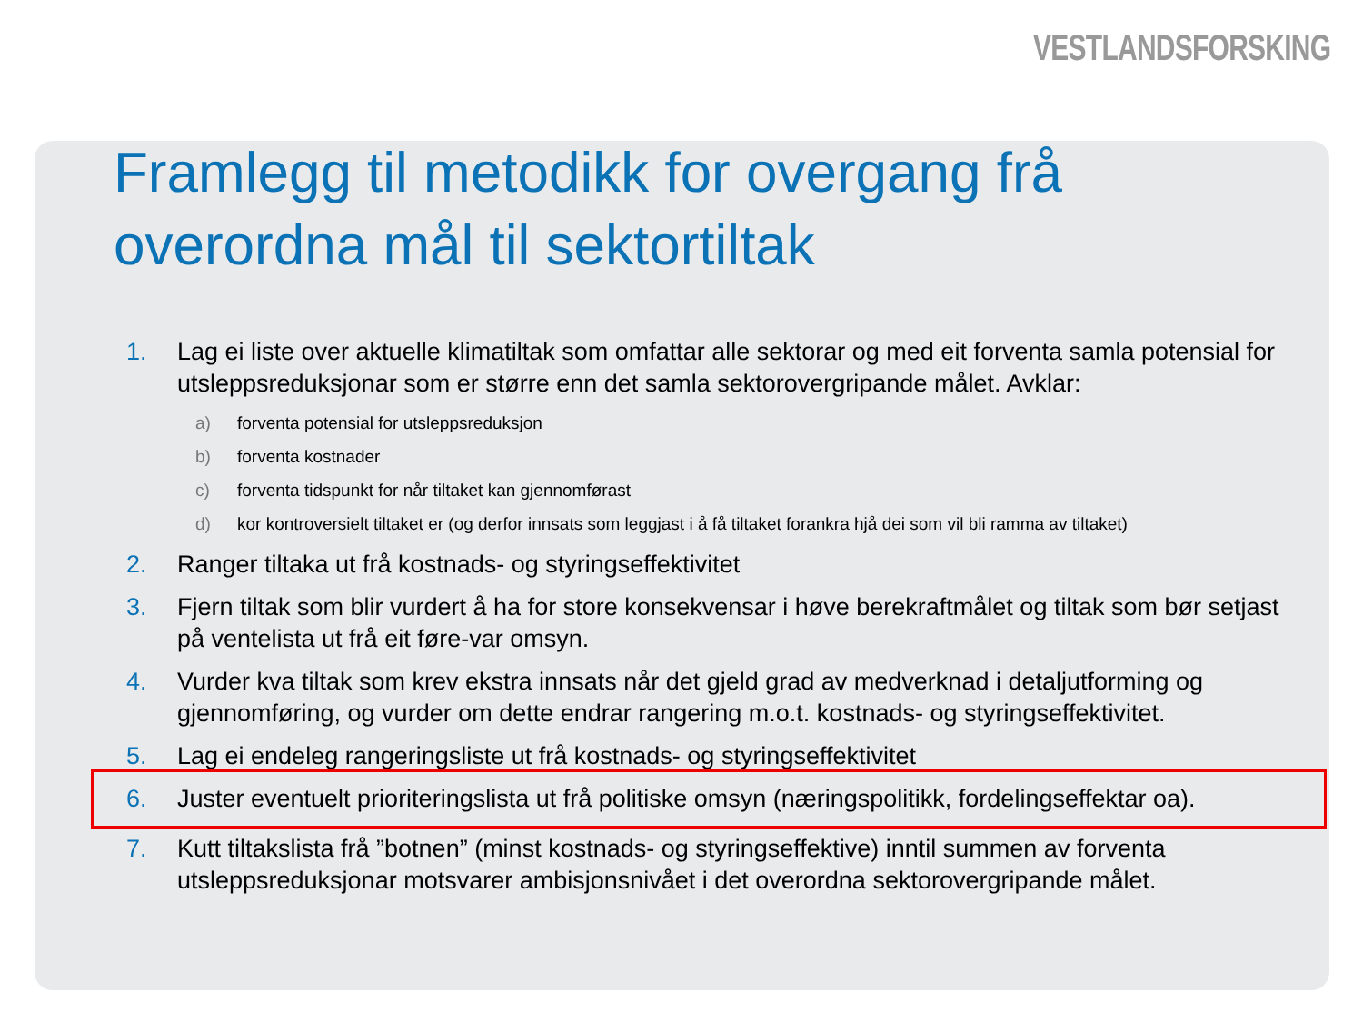VESTLANDSFORSKING
Framlegg til metodikk for overgang frå overordna mål til sektortiltak
1. Lag ei liste over aktuelle klimatiltak som omfattar alle sektorar og med eit forventa samla potensial for utsleppsreduksjonar som er større enn det samla sektorovergripande målet. Avklar:
a) forventa potensial for utsleppsreduksjon
b) forventa kostnader
c) forventa tidspunkt for når tiltaket kan gjennomførast
d) kor kontroversielt tiltaket er (og derfor innsats som leggjast i å få tiltaket forankra hjå dei som vil bli ramma av tiltaket)
2. Ranger tiltaka ut frå kostnads- og styringseffektivitet
3. Fjern tiltak som blir vurdert å ha for store konsekvensar i høve berekraftmålet og tiltak som bør setjast på ventelista ut frå eit føre-var omsyn.
4. Vurder kva tiltak som krev ekstra innsats når det gjeld grad av medverknad i detaljutforming og gjennomføring, og vurder om dette endrar rangering m.o.t. kostnads- og styringseffektivitet.
5. Lag ei endeleg rangeringsliste ut frå kostnads- og styringseffektivitet
6. Juster eventuelt prioriteringslista ut frå politiske omsyn (næringspolitikk, fordelingseffektar oa).
7. Kutt tiltakslista frå ”botnen” (minst kostnads- og styringseffektive) inntil summen av forventa utsleppsreduksjonar motsvarer ambisjonsnivået i det overordna sektorovergripande målet.